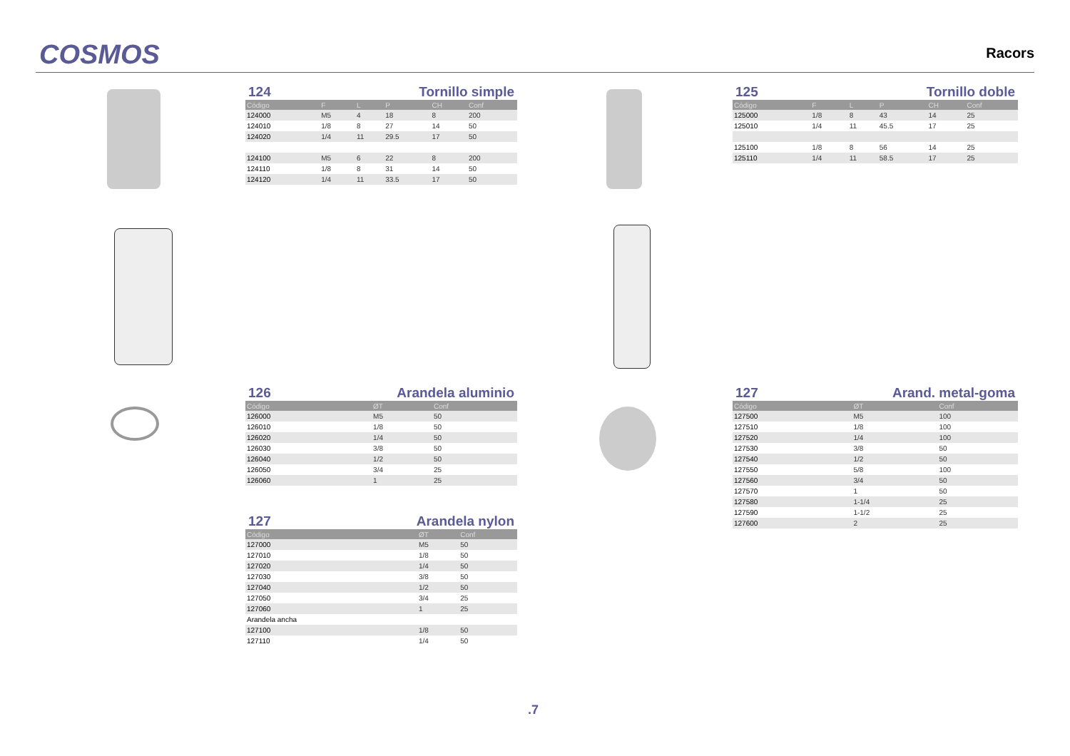COSMOS Racors
124 Tornillo simple
| Código | F | L | P | CH | Conf |
| --- | --- | --- | --- | --- | --- |
| 124000 | M5 | 4 | 18 | 8 | 200 |
| 124010 | 1/8 | 8 | 27 | 14 | 50 |
| 124020 | 1/4 | 11 | 29.5 | 17 | 50 |
| 124100 | M5 | 6 | 22 | 8 | 200 |
| 124110 | 1/8 | 8 | 31 | 14 | 50 |
| 124120 | 1/4 | 11 | 33.5 | 17 | 50 |
125 Tornillo doble
| Código | F | L | P | CH | Conf |
| --- | --- | --- | --- | --- | --- |
| 125000 | 1/8 | 8 | 43 | 14 | 25 |
| 125010 | 1/4 | 11 | 45.5 | 17 | 25 |
| 125100 | 1/8 | 8 | 56 | 14 | 25 |
| 125110 | 1/4 | 11 | 58.5 | 17 | 25 |
126 Arandela aluminio
| Código | ØT | Conf |
| --- | --- | --- |
| 126000 | M5 | 50 |
| 126010 | 1/8 | 50 |
| 126020 | 1/4 | 50 |
| 126030 | 3/8 | 50 |
| 126040 | 1/2 | 50 |
| 126050 | 3/4 | 25 |
| 126060 | 1 | 25 |
127 Arandela nylon
| Código | ØT | Conf |
| --- | --- | --- |
| 127000 | M5 | 50 |
| 127010 | 1/8 | 50 |
| 127020 | 1/4 | 50 |
| 127030 | 3/8 | 50 |
| 127040 | 1/2 | 50 |
| 127050 | 3/4 | 25 |
| 127060 | 1 | 25 |
| Arandela ancha | | |
| 127100 | 1/8 | 50 |
| 127110 | 1/4 | 50 |
127 Arand. metal-goma
| Código | ØT | Conf |
| --- | --- | --- |
| 127500 | M5 | 100 |
| 127510 | 1/8 | 100 |
| 127520 | 1/4 | 100 |
| 127530 | 3/8 | 50 |
| 127540 | 1/2 | 50 |
| 127550 | 5/8 | 100 |
| 127560 | 3/4 | 50 |
| 127570 | 1 | 50 |
| 127580 | 1-1/4 | 25 |
| 127590 | 1-1/2 | 25 |
| 127600 | 2 | 25 |
.7